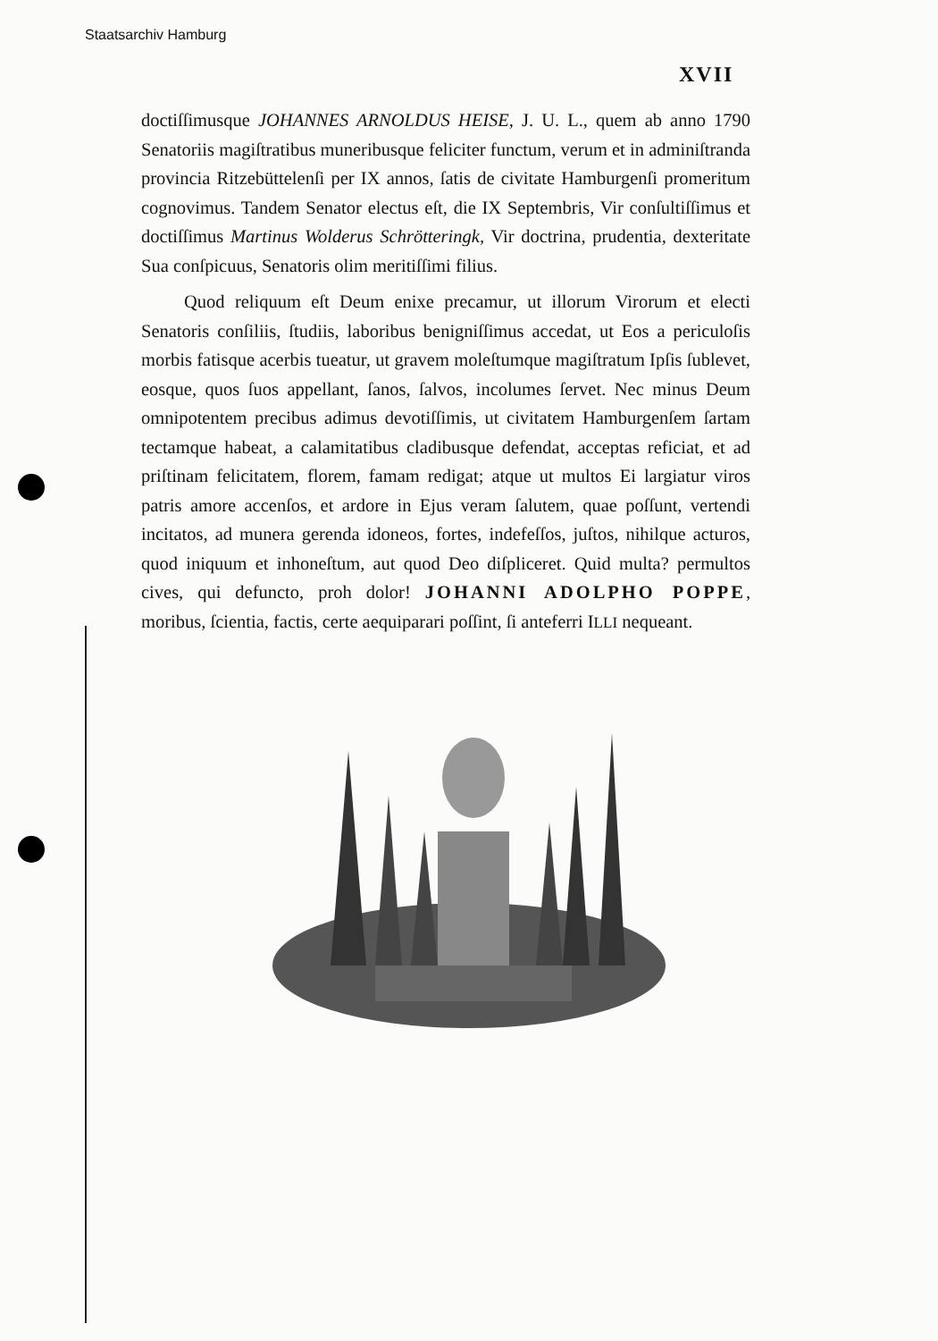Staatsarchiv Hamburg
XVII
doctiſſimusque JOHANNES ARNOLDUS HEISE, J. U. L., quem ab anno 1790 Senatoriis magiſtratibus muneribusque feliciter functum, verum et in adminiſtranda provincia Ritzebüttelenſi per IX annos, ſatis de civitate Hamburgenſi promeritum cognovimus. Tandem Senator electus eſt, die IX Septembris, Vir conſultiſſimus et doctiſſimus Martinus Wolderus Schrötteringk, Vir doctrina, prudentia, dexteritate Sua conſpicuus, Senatoris olim meritiſſimi filius.
Quod reliquum eſt Deum enixe precamur, ut illorum Virorum et electi Senatoris conſiliis, ſtudiis, laboribus benigniſſimus accedat, ut Eos a periculoſis morbis fatisque acerbis tueatur, ut gravem moleſtumque magiſtratum Ipſis ſublevet, eosque, quos ſuos appellant, ſanos, ſalvos, incolumes ſervet. Nec minus Deum omnipotentem precibus adimus devotiſſimis, ut civitatem Hamburgenſem ſartam tectamque habeat, a calamitatibus cladibusque defendat, acceptas reficiat, et ad priſtinam felicitatem, florem, famam redigat; atque ut multos Ei largiatur viros patris amore accenſos, et ardore in Ejus veram ſalutem, quae poſſunt, vertendi incitatos, ad munera gerenda idoneos, fortes, indefeſſos, juſtos, nihilque acturos, quod iniquum et inhoneſtum, aut quod Deo diſpliceret. Quid multa? permultos cives, qui defuncto, proh dolor! JOHANNI ADOLPHO POPPE, moribus, ſcientia, factis, certe aequiparari poſſint, ſi anteferri ILLI nequeant.